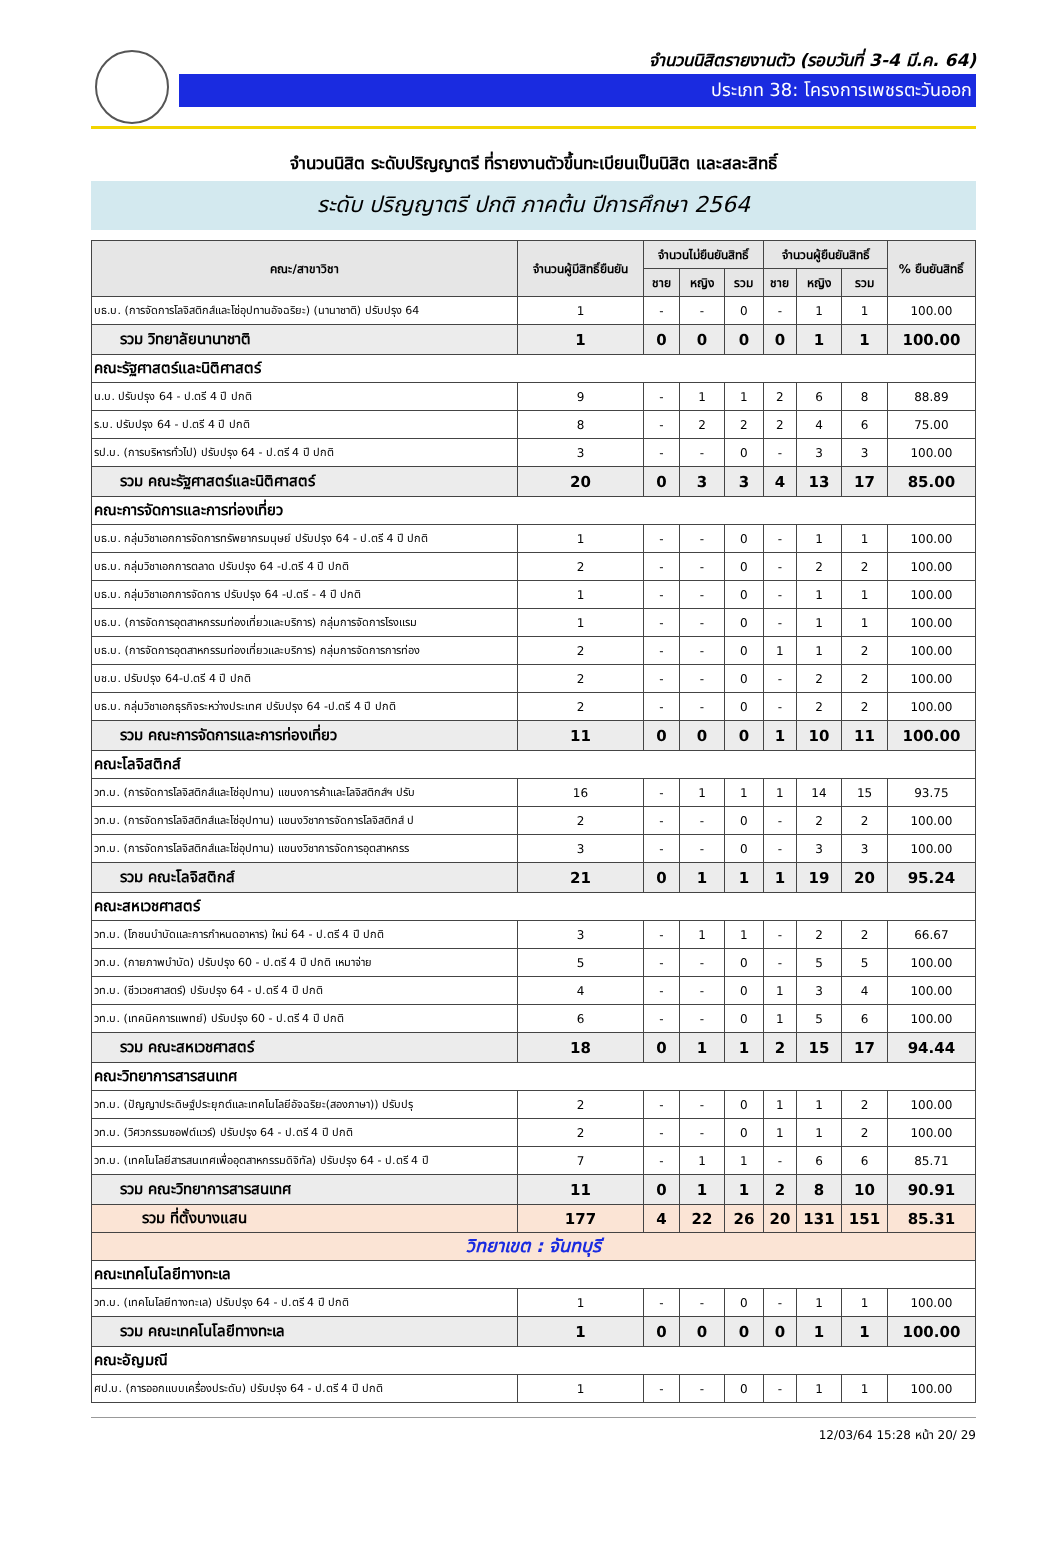จำนวนนิสิตรายงานตัว (รอบวันที่ 3-4 มี.ค. 64)
ประเภท 38: โครงการเพชรตะวันออก
จำนวนนิสิต ระดับปริญญาตรี ที่รายงานตัวขึ้นทะเบียนเป็นนิสิต และสละสิทธิ์
ระดับ ปริญญาตรี ปกติ ภาคต้น ปีการศึกษา 2564
| คณะ/สาขาวิชา | จำนวนผู้มีสิทธิ์ยืนยัน | จำนวนไม่ยืนยันสิทธิ์ | | | จำนวนผู้ยืนยันสิทธิ์ | | | % ยืนยันสิทธิ์ |
| --- | --- | --- | --- | --- | --- | --- | --- | --- |
| | | ชาย | หญิง | รวม | ชาย | หญิง | รวม | |
| บธ.บ. (การจัดการโลจิสติกส์และโซ่อุปทานอัจฉริยะ) (นานาชาติ) ปรับปรุง 64 | 1 | - | - | 0 | - | 1 | 1 | 100.00 |
| รวม วิทยาลัยนานาชาติ | 1 | 0 | 0 | 0 | 0 | 1 | 1 | 100.00 |
| คณะรัฐศาสตร์และนิติศาสตร์ | | | | | | | | |
| น.บ. ปรับปรุง 64 - ป.ตรี 4 ปี ปกติ | 9 | - | 1 | 1 | 2 | 6 | 8 | 88.89 |
| ร.บ. ปรับปรุง 64 - ป.ตรี 4 ปี ปกติ | 8 | - | 2 | 2 | 2 | 4 | 6 | 75.00 |
| รป.บ. (การบริหารทั่วไป) ปรับปรุง 64 - ป.ตรี 4 ปี ปกติ | 3 | - | - | 0 | - | 3 | 3 | 100.00 |
| รวม คณะรัฐศาสตร์และนิติศาสตร์ | 20 | 0 | 3 | 3 | 4 | 13 | 17 | 85.00 |
| คณะการจัดการและการท่องเที่ยว | | | | | | | | |
| บธ.บ. กลุ่มวิชาเอกการจัดการทรัพยากรมนุษย์ ปรับปรุง 64 - ป.ตรี 4 ปี ปกติ | 1 | - | - | 0 | - | 1 | 1 | 100.00 |
| บธ.บ. กลุ่มวิชาเอกการตลาด ปรับปรุง 64 -ป.ตรี 4 ปี ปกติ | 2 | - | - | 0 | - | 2 | 2 | 100.00 |
| บธ.บ. กลุ่มวิชาเอกการจัดการ ปรับปรุง 64 -ป.ตรี - 4 ปี ปกติ | 1 | - | - | 0 | - | 1 | 1 | 100.00 |
| บธ.บ. (การจัดการอุตสาหกรรมท่องเที่ยวและบริการ) กลุ่มการจัดการโรงแรม | 1 | - | - | 0 | - | 1 | 1 | 100.00 |
| บธ.บ. (การจัดการอุตสาหกรรมท่องเที่ยวและบริการ) กลุ่มการจัดการการท่อง | 2 | - | - | 0 | 1 | 1 | 2 | 100.00 |
| บช.บ. ปรับปรุง 64-ป.ตรี 4 ปี ปกติ | 2 | - | - | 0 | - | 2 | 2 | 100.00 |
| บธ.บ. กลุ่มวิชาเอกธุรกิจระหว่างประเทศ ปรับปรุง 64 -ป.ตรี 4 ปี ปกติ | 2 | - | - | 0 | - | 2 | 2 | 100.00 |
| รวม คณะการจัดการและการท่องเที่ยว | 11 | 0 | 0 | 0 | 1 | 10 | 11 | 100.00 |
| คณะโลจิสติกส์ | | | | | | | | |
| วท.บ. (การจัดการโลจิสติกส์และโซ่อุปทาน) แขนงการค้าและโลจิสติกส์ฯ ปรับ | 16 | - | 1 | 1 | 1 | 14 | 15 | 93.75 |
| วท.บ. (การจัดการโลจิสติกส์และโซ่อุปทาน) แขนงวิชาการจัดการโลจิสติกส์ ป | 2 | - | - | 0 | - | 2 | 2 | 100.00 |
| วท.บ. (การจัดการโลจิสติกส์และโซ่อุปทาน) แขนงวิชาการจัดการอุตสาหกรร | 3 | - | - | 0 | - | 3 | 3 | 100.00 |
| รวม คณะโลจิสติกส์ | 21 | 0 | 1 | 1 | 1 | 19 | 20 | 95.24 |
| คณะสหเวชศาสตร์ | | | | | | | | |
| วท.บ. (โภชนบำบัดและการกำหนดอาหาร) ใหม่ 64 - ป.ตรี 4 ปี ปกติ | 3 | - | 1 | 1 | - | 2 | 2 | 66.67 |
| วท.บ. (กายภาพบำบัด) ปรับปรุง 60 - ป.ตรี 4 ปี ปกติ เหมาจ่าย | 5 | - | - | 0 | - | 5 | 5 | 100.00 |
| วท.บ. (ชีวเวชศาสตร์) ปรับปรุง 64 - ป.ตรี 4 ปี ปกติ | 4 | - | - | 0 | 1 | 3 | 4 | 100.00 |
| วท.บ. (เทคนิคการแพทย์) ปรับปรุง 60 - ป.ตรี 4 ปี ปกติ | 6 | - | - | 0 | 1 | 5 | 6 | 100.00 |
| รวม คณะสหเวชศาสตร์ | 18 | 0 | 1 | 1 | 2 | 15 | 17 | 94.44 |
| คณะวิทยาการสารสนเทศ | | | | | | | | |
| วท.บ. (ปัญญาประดิษฐ์ประยุกต์และเทคโนโลยีอัจฉริยะ(สองภาษา)) ปรับปรุ | 2 | - | - | 0 | 1 | 1 | 2 | 100.00 |
| วท.บ. (วิศวกรรมซอฟต์แวร์) ปรับปรุง 64 - ป.ตรี 4 ปี ปกติ | 2 | - | - | 0 | 1 | 1 | 2 | 100.00 |
| วท.บ. (เทคโนโลยีสารสนเทศเพื่ออุตสาหกรรมดิจิทัล) ปรับปรุง 64 - ป.ตรี 4 ปี | 7 | - | 1 | 1 | - | 6 | 6 | 85.71 |
| รวม คณะวิทยาการสารสนเทศ | 11 | 0 | 1 | 1 | 2 | 8 | 10 | 90.91 |
| รวม ที่ตั้งบางแสน | 177 | 4 | 22 | 26 | 20 | 131 | 151 | 85.31 |
| วิทยาเขต : จันทบุรี | | | | | | | | |
| คณะเทคโนโลยีทางทะเล | | | | | | | | |
| วท.บ. (เทคโนโลยีทางทะเล) ปรับปรุง 64 - ป.ตรี 4 ปี ปกติ | 1 | - | - | 0 | - | 1 | 1 | 100.00 |
| รวม คณะเทคโนโลยีทางทะเล | 1 | 0 | 0 | 0 | 0 | 1 | 1 | 100.00 |
| คณะอัญมณี | | | | | | | | |
| ศป.บ. (การออกแบบเครื่องประดับ) ปรับปรุง 64 - ป.ตรี 4 ปี ปกติ | 1 | - | - | 0 | - | 1 | 1 | 100.00 |
12/03/64 15:28 หน้า 20/ 29